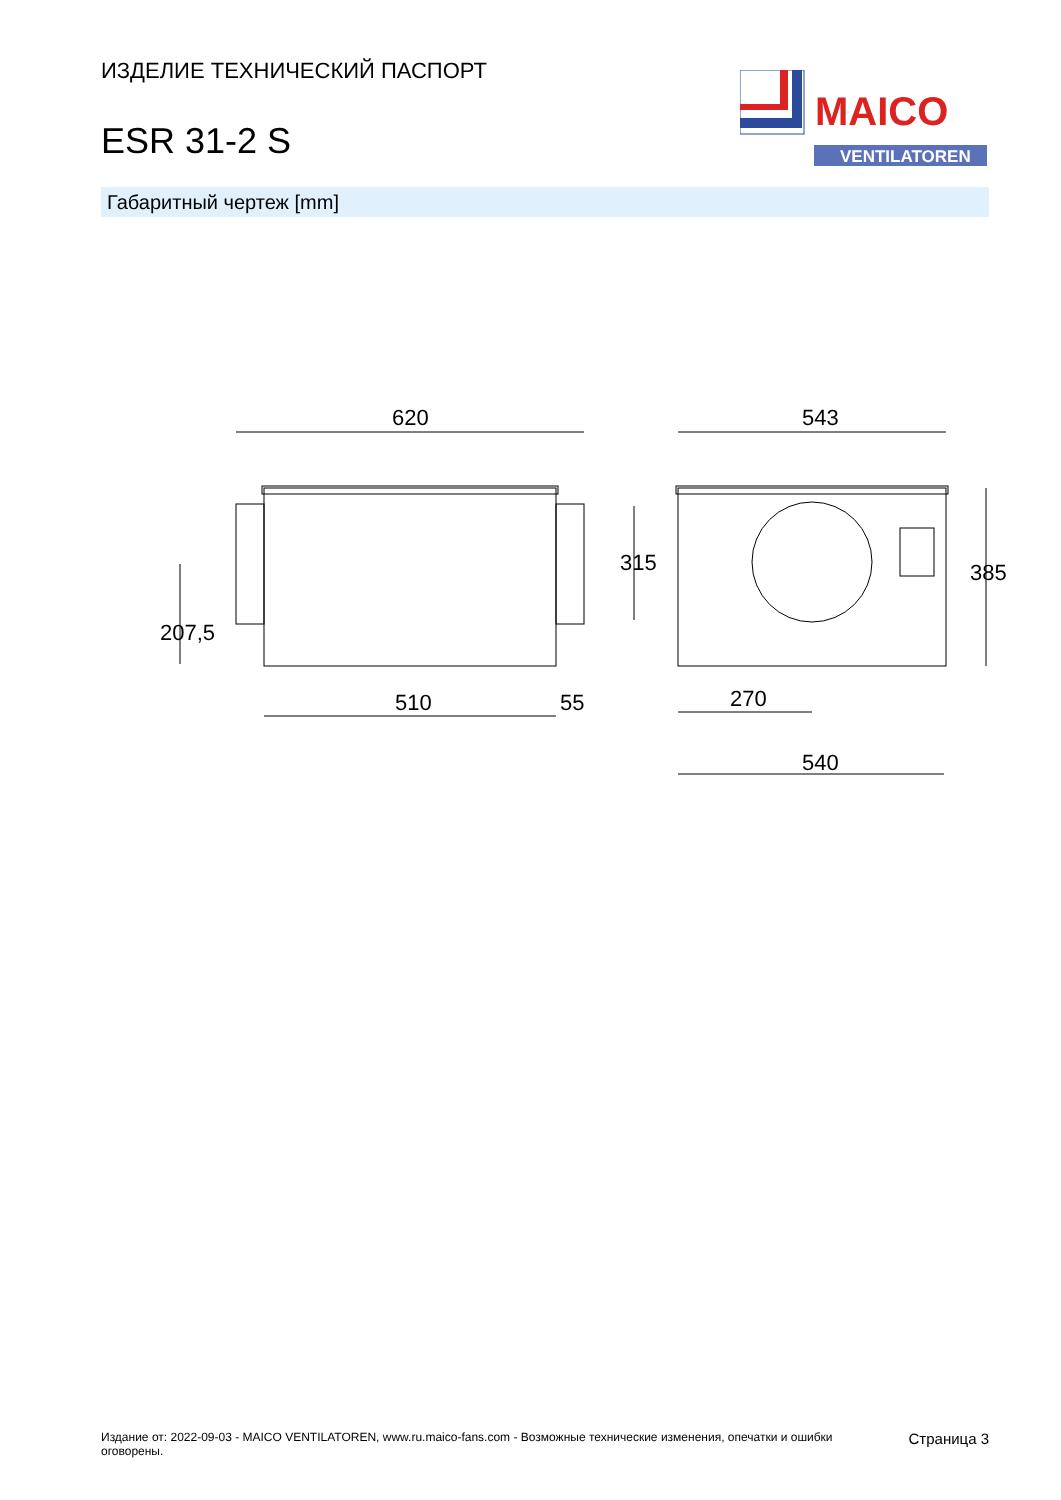ИЗДЕЛИЕ ТЕХНИЧЕСКИЙ ПАСПОРТ
ESR 31-2 S
MAICO
VENTILATOREN
Габаритный чертеж [mm]
620
510
55
543
270
540
207,5
315
385
Издание от: 2022-09-03 - MAICO VENTILATOREN, www.ru.maico-fans.com - Возможные технические изменения, опечатки и ошибки оговорены.
Страница 3